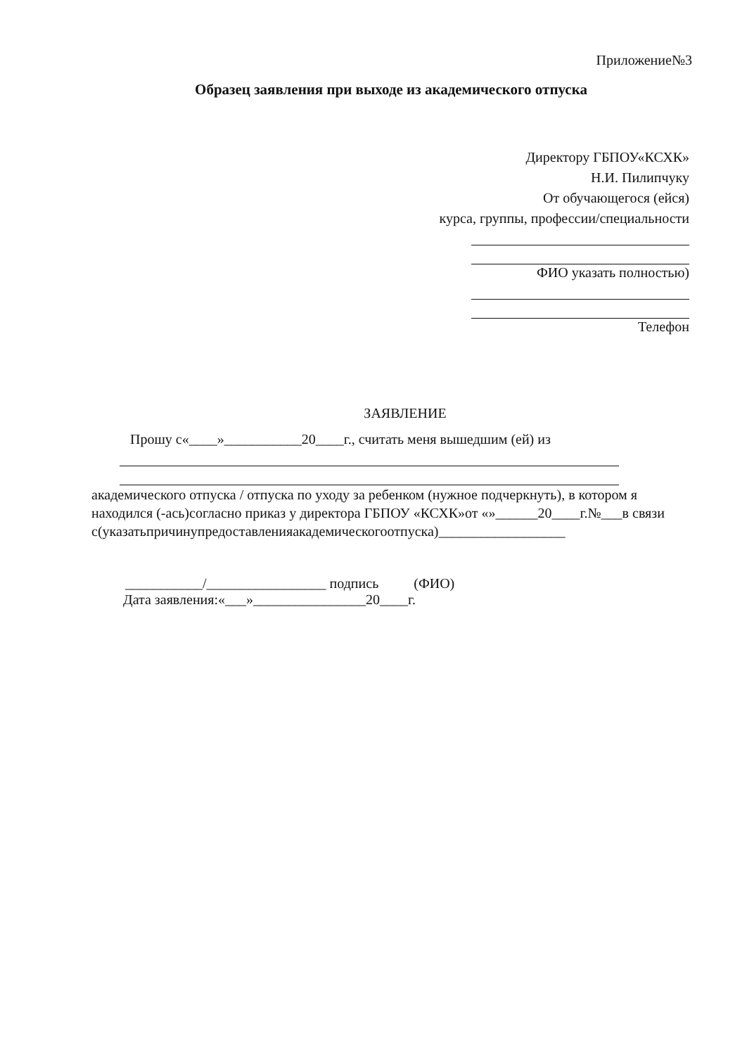Приложение№3
Образец заявления при выходе из академического отпуска
Директору ГБПОУ«КСХК»
Н.И. Пилипчуку
От обучающегося (ейся)
курса, группы, профессии/специальности
ФИО указать полностью)
Телефон
ЗАЯВЛЕНИЕ
Прошу с«____»___________20____г., считать меня вышедшим (ей) из
академического отпуска / отпуска по уходу за ребенком (нужное подчеркнуть), в котором я находился (-ась)согласно приказ у директора ГБПОУ «КСХК»от «»______20____г.№___в связи с(указатьпричинупредоставленияакадемическогоотпуска)__________________
___________/_________________ подпись (ФИО)
Дата заявления:«___»________________20____г.